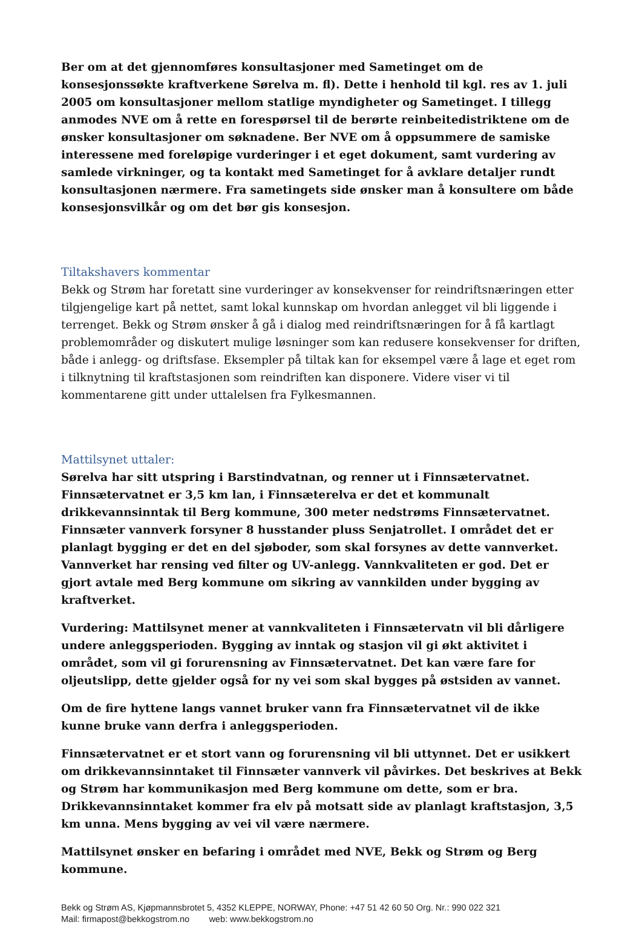Ber om at det gjennomføres konsultasjoner med Sametinget om de konsesjonssøkte kraftverkene Sørelva m. fl). Dette i henhold til kgl. res av 1. juli 2005 om konsultasjoner mellom statlige myndigheter og Sametinget. I tillegg anmodes NVE om å rette en forespørsel til de berørte reinbeitedistriktene om de ønsker konsultasjoner om søknadene. Ber NVE om å oppsummere de samiske interessene med foreløpige vurderinger i et eget dokument, samt vurdering av samlede virkninger, og ta kontakt med Sametinget for å avklare detaljer rundt konsultasjonen nærmere. Fra sametingets side ønsker man å konsultere om både konsesjonsvilkår og om det bør gis konsesjon.
Tiltakshavers kommentar
Bekk og Strøm har foretatt sine vurderinger av konsekvenser for reindriftsnæringen etter tilgjengelige kart på nettet, samt lokal kunnskap om hvordan anlegget vil bli liggende i terrenget. Bekk og Strøm ønsker å gå i dialog med reindriftsnæringen for å få kartlagt problemområder og diskutert mulige løsninger som kan redusere konsekvenser for driften, både i anlegg- og driftsfase. Eksempler på tiltak kan for eksempel være å lage et eget rom i tilknytning til kraftstasjonen som reindriften kan disponere. Videre viser vi til kommentarene gitt under uttalelsen fra Fylkesmannen.
Mattilsynet uttaler:
Sørelva har sitt utspring i Barstindvatnan, og renner ut i Finnsætervatnet. Finnsætervatnet er 3,5 km lan, i Finnsæterelva er det et kommunalt drikkevannsinntak til Berg kommune, 300 meter nedstrøms Finnsætervatnet. Finnsæter vannverk forsyner 8 husstander pluss Senjatrollet. I området det er planlagt bygging er det en del sjøboder, som skal forsynes av dette vannverket. Vannverket har rensing ved filter og UV-anlegg. Vannkvaliteten er god. Det er gjort avtale med Berg kommune om sikring av vannkilden under bygging av kraftverket.
Vurdering: Mattilsynet mener at vannkvaliteten i Finnsætervatn vil bli dårligere undere anleggsperioden. Bygging av inntak og stasjon vil gi økt aktivitet i området, som vil gi forurensning av Finnsætervatnet. Det kan være fare for oljeutslipp, dette gjelder også for ny vei som skal bygges på østsiden av vannet.
Om de fire hyttene langs vannet bruker vann fra Finnsætervatnet vil de ikke kunne bruke vann derfra i anleggsperioden.
Finnsætervatnet er et stort vann og forurensning vil bli uttynnet. Det er usikkert om drikkevannsinntaket til Finnsæter vannverk vil påvirkes. Det beskrives at Bekk og Strøm har kommunikasjon med Berg kommune om dette, som er bra. Drikkevannsinntaket kommer fra elv på motsatt side av planlagt kraftstasjon, 3,5 km unna. Mens bygging av vei vil være nærmere.
Mattilsynet ønsker en befaring i området med NVE, Bekk og Strøm og Berg kommune.
Bekk og Strøm AS, Kjøpmannsbrotet 5, 4352 KLEPPE, NORWAY, Phone: +47 51 42 60 50 Org. Nr.: 990 022 321
Mail: firmapost@bekkogstrom.no web: www.bekkogstrom.no